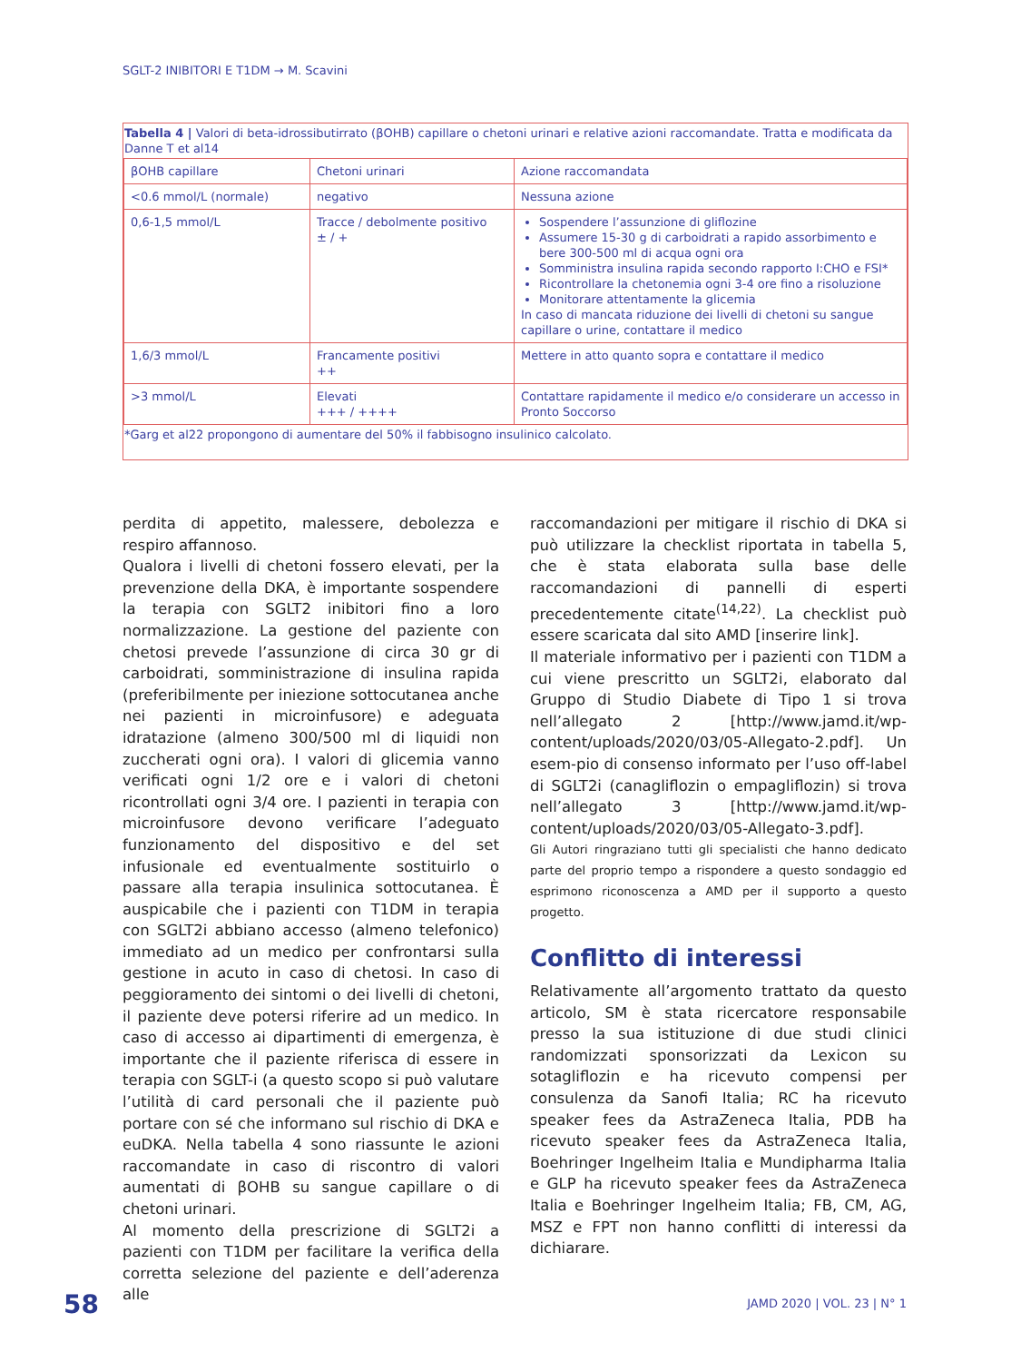SGLT-2 INIBITORI E T1DM → M. Scavini
Tabella 4 | Valori di beta-idrossibutirrato (βOHB) capillare o chetoni urinari e relative azioni raccomandate. Tratta e modificata da Danne T et al14
| βOHB capillare | Chetoni urinari | Azione raccomandata |
| <0.6 mmol/L (normale) | negativo | Nessuna azione |
| 0,6-1,5 mmol/L | Tracce / debolmente positivo ± / + | Sospendere l’assunzione di gliflozine Assumere 15-30 g di carboidrati a rapido assorbimento e bere 300-500 ml di acqua ogni ora Somministra insulina rapida secondo rapporto I:CHO e FSI* Ricontrollare la chetonemia ogni 3-4 ore fino a risoluzione Monitorare attentamente la glicemia In caso di mancata riduzione dei livelli di chetoni su sangue capillare o urine, contattare il medico |
| 1,6/3 mmol/L | Francamente positivi ++ | Mettere in atto quanto sopra e contattare il medico |
| >3 mmol/L | Elevati +++ / ++++ | Contattare rapidamente il medico e/o considerare un accesso in Pronto Soccorso |
*Garg et al22 propongono di aumentare del 50% il fabbisogno insulinico calcolato.
perdita di appetito, malessere, debolezza e respiro affannoso.
Qualora i livelli di chetoni fossero elevati, per la prevenzione della DKA, è importante sospendere la terapia con SGLT2 inibitori fino a loro normalizzazione. La gestione del paziente con chetosi prevede l’assunzione di circa 30 gr di carboidrati, somministrazione di insulina rapida (preferibilmente per iniezione sottocutanea anche nei pazienti in microinfusore) e adeguata idratazione (almeno 300/500 ml di liquidi non zuccherati ogni ora). I valori di glicemia vanno verificati ogni 1/2 ore e i valori di chetoni ricontrollati ogni 3/4 ore. I pazienti in terapia con microinfusore devono verificare l’adeguato funzionamento del dispositivo e del set infusionale ed eventualmente sostituirlo o passare alla terapia insulinica sottocutanea. È auspicabile che i pazienti con T1DM in terapia con SGLT2i abbiano accesso (almeno telefonico) immediato ad un medico per confrontarsi sulla gestione in acuto in caso di chetosi. In caso di peggioramento dei sintomi o dei livelli di chetoni, il paziente deve potersi riferire ad un medico. In caso di accesso ai dipartimenti di emergenza, è importante che il paziente riferisca di essere in terapia con SGLT-i (a questo scopo si può valutare l’utilità di card personali che il paziente può portare con sé che informano sul rischio di DKA e euDKA. Nella tabella 4 sono riassunte le azioni raccomandate in caso di riscontro di valori aumentati di βOHB su sangue capillare o di chetoni urinari.
Al momento della prescrizione di SGLT2i a pazienti con T1DM per facilitare la verifica della corretta selezione del paziente e dell’aderenza alle
raccomandazioni per mitigare il rischio di DKA si può utilizzare la checklist riportata in tabella 5, che è stata elaborata sulla base delle raccomandazioni di pannelli di esperti precedentemente citate<sup>(14,22)</sup>. La checklist può essere scaricata dal sito AMD [inserire link].
Il materiale informativo per i pazienti con T1DM a cui viene prescritto un SGLT2i, elaborato dal Gruppo di Studio Diabete di Tipo 1 si trova nell’allegato 2 [http://www.jamd.it/wp-content/uploads/2020/03/05-Allegato-2.pdf]. Un esem-pio di consenso informato per l’uso off-label di SGLT2i (canagliflozin o empagliflozin) si trova nell’allegato 3 [http://www.jamd.it/wp-content/uploads/2020/03/05-Allegato-3.pdf].
Gli Autori ringraziano tutti gli specialisti che hanno dedicato parte del proprio tempo a rispondere a questo sondaggio ed esprimono riconoscenza a AMD per il supporto a questo progetto.
Conflitto di interessi
Relativamente all’argomento trattato da questo articolo, SM è stata ricercatore responsabile presso la sua istituzione di due studi clinici randomizzati sponsorizzati da Lexicon su sotagliflozin e ha ricevuto compensi per consulenza da Sanofi Italia; RC ha ricevuto speaker fees da AstraZeneca Italia, PDB ha ricevuto speaker fees da AstraZeneca Italia, Boehringer Ingelheim Italia e Mundipharma Italia e GLP ha ricevuto speaker fees da AstraZeneca Italia e Boehringer Ingelheim Italia; FB, CM, AG, MSZ e FPT non hanno conflitti di interessi da dichiarare.
58 JAMD 2020 | VOL. 23 | N° 1